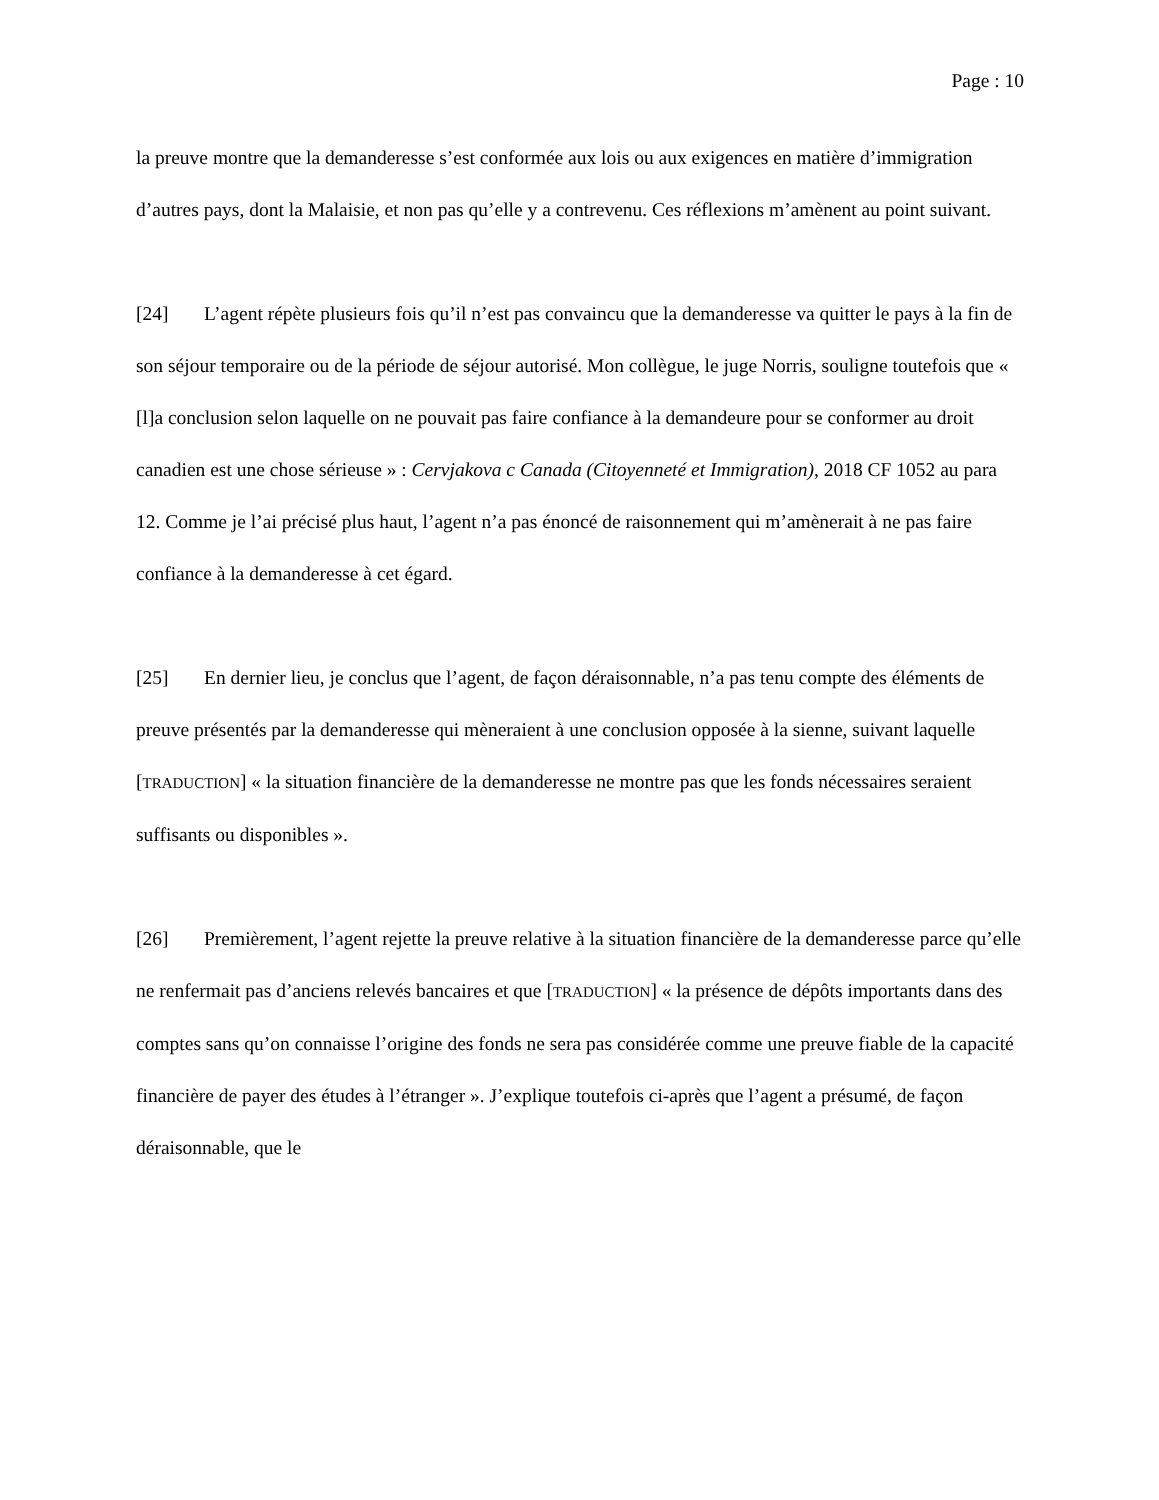Page : 10
la preuve montre que la demanderesse s’est conformée aux lois ou aux exigences en matière d’immigration d’autres pays, dont la Malaisie, et non pas qu’elle y a contrevenu. Ces réflexions m’amènent au point suivant.
[24] L’agent répète plusieurs fois qu’il n’est pas convaincu que la demanderesse va quitter le pays à la fin de son séjour temporaire ou de la période de séjour autorisé. Mon collègue, le juge Norris, souligne toutefois que « [l]a conclusion selon laquelle on ne pouvait pas faire confiance à la demandeure pour se conformer au droit canadien est une chose sérieuse » : Cervjakova c Canada (Citoyenneté et Immigration), 2018 CF 1052 au para 12. Comme je l’ai précisé plus haut, l’agent n’a pas énoncé de raisonnement qui m’amènerait à ne pas faire confiance à la demanderesse à cet égard.
[25] En dernier lieu, je conclus que l’agent, de façon déraisonnable, n’a pas tenu compte des éléments de preuve présentés par la demanderesse qui mèneraient à une conclusion opposée à la sienne, suivant laquelle [TRADUCTION] « la situation financière de la demanderesse ne montre pas que les fonds nécessaires seraient suffisants ou disponibles ».
[26] Premièrement, l’agent rejette la preuve relative à la situation financière de la demanderesse parce qu’elle ne renfermait pas d’anciens relevés bancaires et que [TRADUCTION] « la présence de dépôts importants dans des comptes sans qu’on connaisse l’origine des fonds ne sera pas considérée comme une preuve fiable de la capacité financière de payer des études à l’étranger ». J’explique toutefois ci-après que l’agent a présumé, de façon déraisonnable, que le